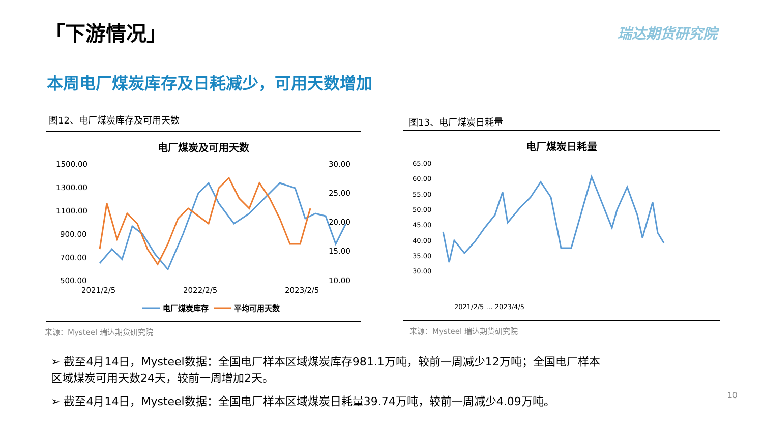「下游情况」 瑞达期货研究院
本周电厂煤炭库存及日耗减少，可用天数增加
图12、电厂煤炭库存及可用天数
电厂煤炭及可用天数
1500.00
1300.00
1100.00
900.00
700.00
500.00
30.00
25.00
20.00
15.00
10.00
2021/2/5
2022/2/5
2023/2/5
电厂煤炭库存
平均可用天数
来源：Mysteel 瑞达期货研究院
图13、电厂煤炭日耗量
电厂煤炭日耗量
65.00
60.00
55.00
50.00
45.00
40.00
35.00
30.00
2021/2/5 … 2023/4/5
来源：Mysteel 瑞达期货研究院
➢ 截至4月14日，Mysteel数据：全国电厂样本区域煤炭库存981.1万吨，较前一周减少12万吨；全国电厂样本区域煤炭可用天数24天，较前一周增加2天。
➢ 截至4月14日，Mysteel数据：全国电厂样本区域煤炭日耗量39.74万吨，较前一周减少4.09万吨。 10